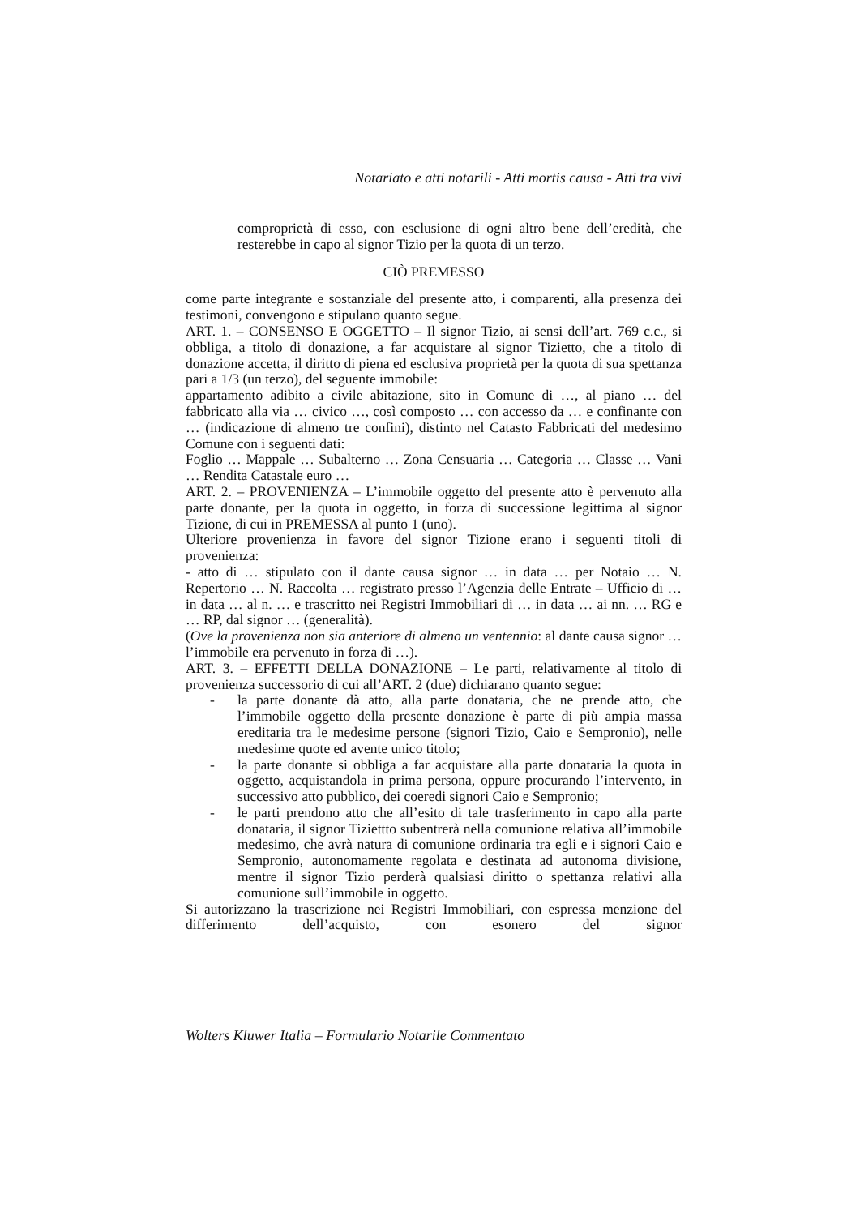Notariato e atti notarili - Atti mortis causa - Atti tra vivi
comproprietà di esso, con esclusione di ogni altro bene dell’eredità, che resterebbe in capo al signor Tizio per la quota di un terzo.
CIÒ PREMESSO
come parte integrante e sostanziale del presente atto, i comparenti, alla presenza dei testimoni, convengono e stipulano quanto segue.
ART. 1. – CONSENSO E OGGETTO – Il signor Tizio, ai sensi dell’art. 769 c.c., si obbliga, a titolo di donazione, a far acquistare al signor Tizietto, che a titolo di donazione accetta, il diritto di piena ed esclusiva proprietà per la quota di sua spettanza pari a 1/3 (un terzo), del seguente immobile:
appartamento adibito a civile abitazione, sito in Comune di …, al piano … del fabbricato alla via … civico …, così composto … con accesso da … e confinante con … (indicazione di almeno tre confini), distinto nel Catasto Fabbricati del medesimo Comune con i seguenti dati:
Foglio … Mappale … Subalterno … Zona Censuaria … Categoria … Classe … Vani … Rendita Catastale euro …
ART. 2. – PROVENIENZA – L’immobile oggetto del presente atto è pervenuto alla parte donante, per la quota in oggetto, in forza di successione legittima al signor Tizione, di cui in PREMESSA al punto 1 (uno).
Ulteriore provenienza in favore del signor Tizione erano i seguenti titoli di provenienza:
- atto di … stipulato con il dante causa signor … in data … per Notaio … N. Repertorio … N. Raccolta … registrato presso l’Agenzia delle Entrate – Ufficio di … in data … al n. … e trascritto nei Registri Immobiliari di … in data … ai nn. … RG e … RP, dal signor … (generalità).
(Ove la provenienza non sia anteriore di almeno un ventennio: al dante causa signor … l’immobile era pervenuto in forza di …).
ART. 3. – EFFETTI DELLA DONAZIONE – Le parti, relativamente al titolo di provenienza successorio di cui all’ART. 2 (due) dichiarano quanto segue:
- la parte donante dà atto, alla parte donataria, che ne prende atto, che l’immobile oggetto della presente donazione è parte di più ampia massa ereditaria tra le medesime persone (signori Tizio, Caio e Sempronio), nelle medesime quote ed avente unico titolo;
- la parte donante si obbliga a far acquistare alla parte donataria la quota in oggetto, acquistandola in prima persona, oppure procurando l’intervento, in successivo atto pubblico, dei coeredi signori Caio e Sempronio;
- le parti prendono atto che all’esito di tale trasferimento in capo alla parte donataria, il signor Tiziettto subentrerà nella comunione relativa all’immobile medesimo, che avrà natura di comunione ordinaria tra egli e i signori Caio e Sempronio, autonomamente regolata e destinata ad autonoma divisione, mentre il signor Tizio perderà qualsiasi diritto o spettanza relativi alla comunione sull’immobile in oggetto.
Si autorizzano la trascrizione nei Registri Immobiliari, con espressa menzione del differimento dell’acquisto, con esonero del signor
Wolters Kluwer Italia – Formulario Notarile Commentato